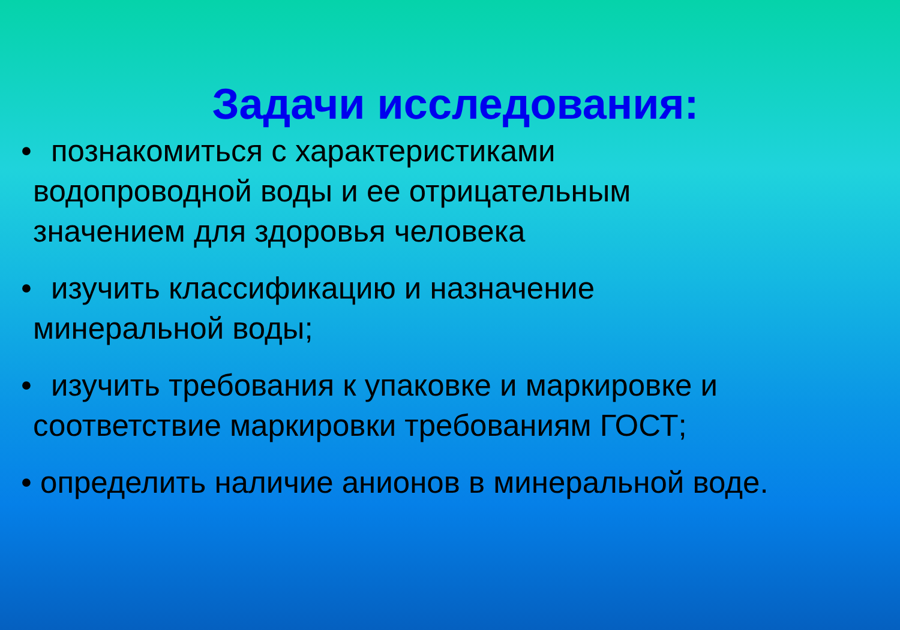Задачи исследования:
• познакомиться с характеристиками
водопроводной воды и ее отрицательным
значением для здоровья человека
• изучить классификацию и назначение
минеральной воды;
• изучить требования к упаковке и маркировке и
соответствие маркировки требованиям ГОСТ;
• определить наличие анионов в минеральной воде.